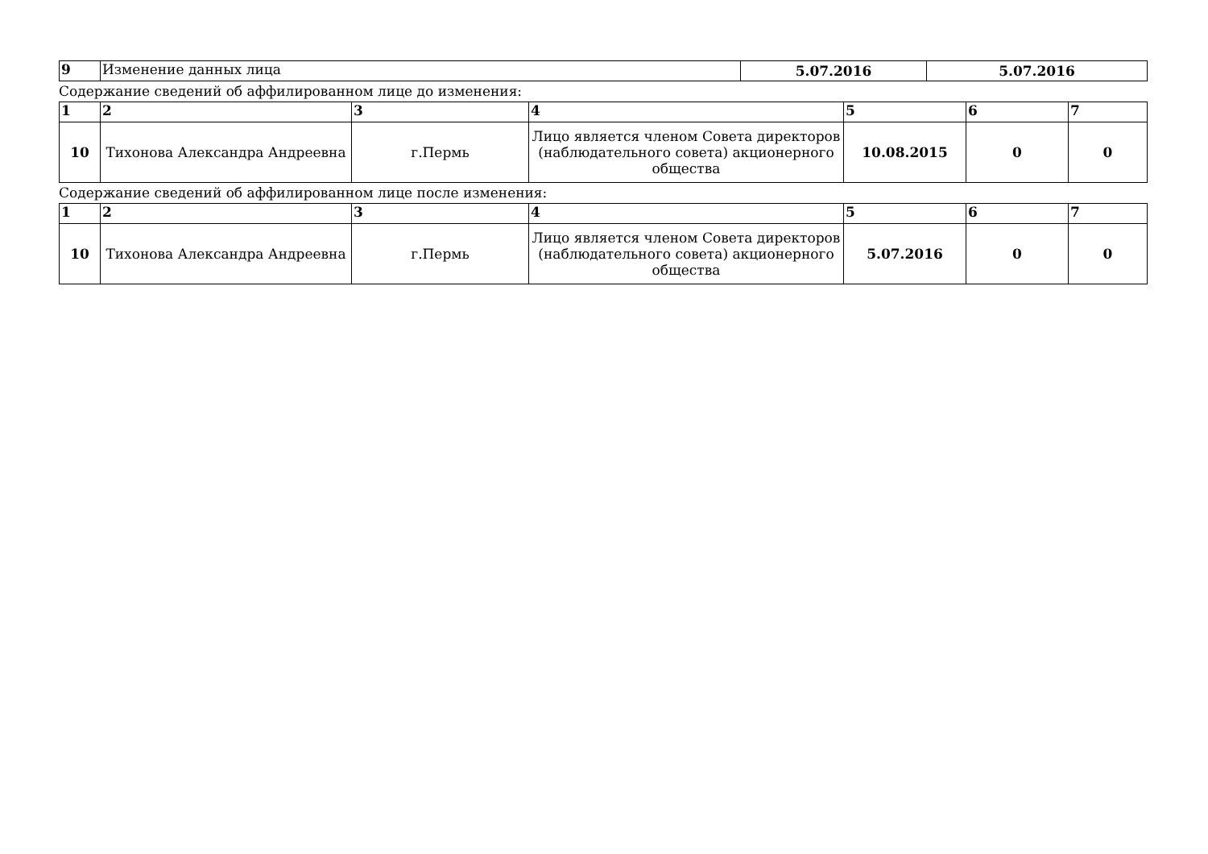| 9 | Изменение данных лица | 5.07.2016 | 5.07.2016 |
Содержание сведений об аффилированном лице до изменения:
| 1 | 2 | 3 | 4 | 5 | 6 | 7 |
| 10 | Тихонова Александра Андреевна | г.Пермь | Лицо является членом Совета директоров (наблюдательного совета) акционерного общества | 10.08.2015 | 0 | 0 |
Содержание сведений об аффилированном лице после изменения:
| 1 | 2 | 3 | 4 | 5 | 6 | 7 |
| 10 | Тихонова Александра Андреевна | г.Пермь | Лицо является членом Совета директоров (наблюдательного совета) акционерного общества | 5.07.2016 | 0 | 0 |